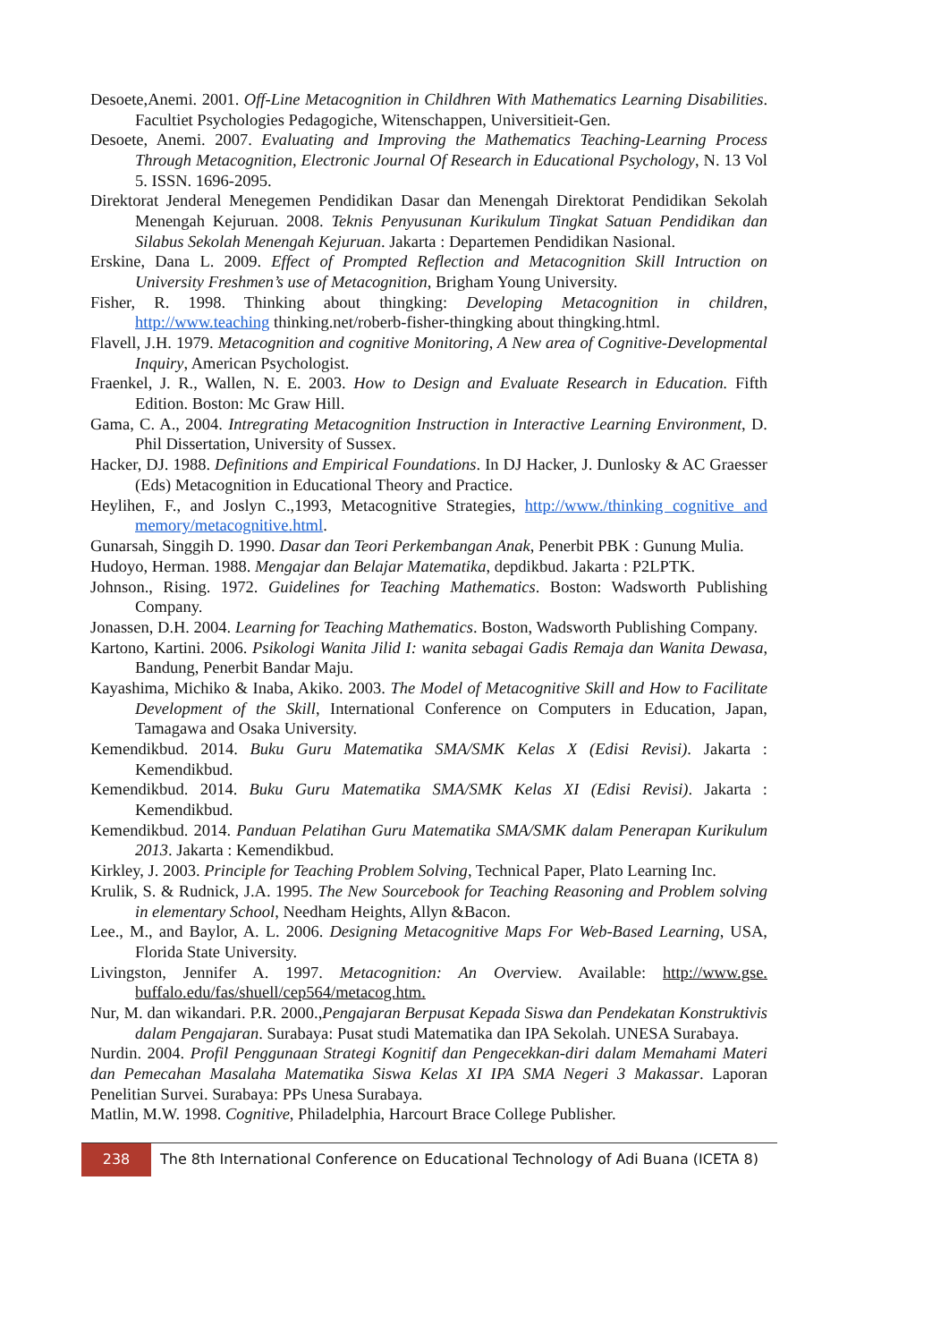Desoete,Anemi. 2001. Off-Line Metacognition in Childhren With Mathematics Learning Disabilities. Facultiet Psychologies Pedagogiche, Witenschappen, Universitieit-Gen.
Desoete, Anemi. 2007. Evaluating and Improving the Mathematics Teaching-Learning Process Through Metacognition, Electronic Journal Of Research in Educational Psychology, N. 13 Vol 5. ISSN. 1696-2095.
Direktorat Jenderal Menegemen Pendidikan Dasar dan Menengah Direktorat Pendidikan Sekolah Menengah Kejuruan. 2008. Teknis Penyusunan Kurikulum Tingkat Satuan Pendidikan dan Silabus Sekolah Menengah Kejuruan. Jakarta : Departemen Pendidikan Nasional.
Erskine, Dana L. 2009. Effect of Prompted Reflection and Metacognition Skill Intruction on University Freshmen’s use of Metacognition, Brigham Young University.
Fisher, R. 1998. Thinking about thingking: Developing Metacognition in children, http://www.teaching thinking.net/roberb-fisher-thingking about thingking.html.
Flavell, J.H. 1979. Metacognition and cognitive Monitoring, A New area of Cognitive-Developmental Inquiry, American Psychologist.
Fraenkel, J. R., Wallen, N. E. 2003. How to Design and Evaluate Research in Education. Fifth Edition. Boston: Mc Graw Hill.
Gama, C. A., 2004. Intregrating Metacognition Instruction in Interactive Learning Environment, D. Phil Dissertation, University of Sussex.
Hacker, DJ. 1988. Definitions and Empirical Foundations. In DJ Hacker, J. Dunlosky & AC Graesser (Eds) Metacognition in Educational Theory and Practice.
Heylihen, F., and Joslyn C.,1993, Metacognitive Strategies, http://www./thinking cognitive and memory/metacognitive.html.
Gunarsah, Singgih D. 1990. Dasar dan Teori Perkembangan Anak, Penerbit PBK : Gunung Mulia.
Hudoyo, Herman. 1988. Mengajar dan Belajar Matematika, depdikbud. Jakarta : P2LPTK.
Johnson., Rising. 1972. Guidelines for Teaching Mathematics. Boston: Wadsworth Publishing Company.
Jonassen, D.H. 2004. Learning for Teaching Mathematics. Boston, Wadsworth Publishing Company.
Kartono, Kartini. 2006. Psikologi Wanita Jilid I: wanita sebagai Gadis Remaja dan Wanita Dewasa, Bandung, Penerbit Bandar Maju.
Kayashima, Michiko & Inaba, Akiko. 2003. The Model of Metacognitive Skill and How to Facilitate Development of the Skill, International Conference on Computers in Education, Japan, Tamagawa and Osaka University.
Kemendikbud. 2014. Buku Guru Matematika SMA/SMK Kelas X (Edisi Revisi). Jakarta : Kemendikbud.
Kemendikbud. 2014. Buku Guru Matematika SMA/SMK Kelas XI (Edisi Revisi). Jakarta : Kemendikbud.
Kemendikbud. 2014. Panduan Pelatihan Guru Matematika SMA/SMK dalam Penerapan Kurikulum 2013. Jakarta : Kemendikbud.
Kirkley, J. 2003. Principle for Teaching Problem Solving, Technical Paper, Plato Learning Inc.
Krulik, S. & Rudnick, J.A. 1995. The New Sourcebook for Teaching Reasoning and Problem solving in elementary School, Needham Heights, Allyn &Bacon.
Lee., M., and Baylor, A. L. 2006. Designing Metacognitive Maps For Web-Based Learning, USA, Florida State University.
Livingston, Jennifer A. 1997. Metacognition: An Overview. Available: http://www.gse. buffalo.edu/fas/shuell/cep564/metacog.htm.
Nur, M. dan wikandari. P.R. 2000.,Pengajaran Berpusat Kepada Siswa dan Pendekatan Konstruktivis dalam Pengajaran. Surabaya: Pusat studi Matematika dan IPA Sekolah. UNESA Surabaya.
Nurdin. 2004. Profil Penggunaan Strategi Kognitif dan Pengecekkan-diri dalam Memahami Materi dan Pemecahan Masalaha Matematika Siswa Kelas XI IPA SMA Negeri 3 Makassar. Laporan Penelitian Survei. Surabaya: PPs Unesa Surabaya.
Matlin, M.W. 1998. Cognitive, Philadelphia, Harcourt Brace College Publisher.
238
The 8th International Conference on Educational Technology of Adi Buana (ICETA 8)